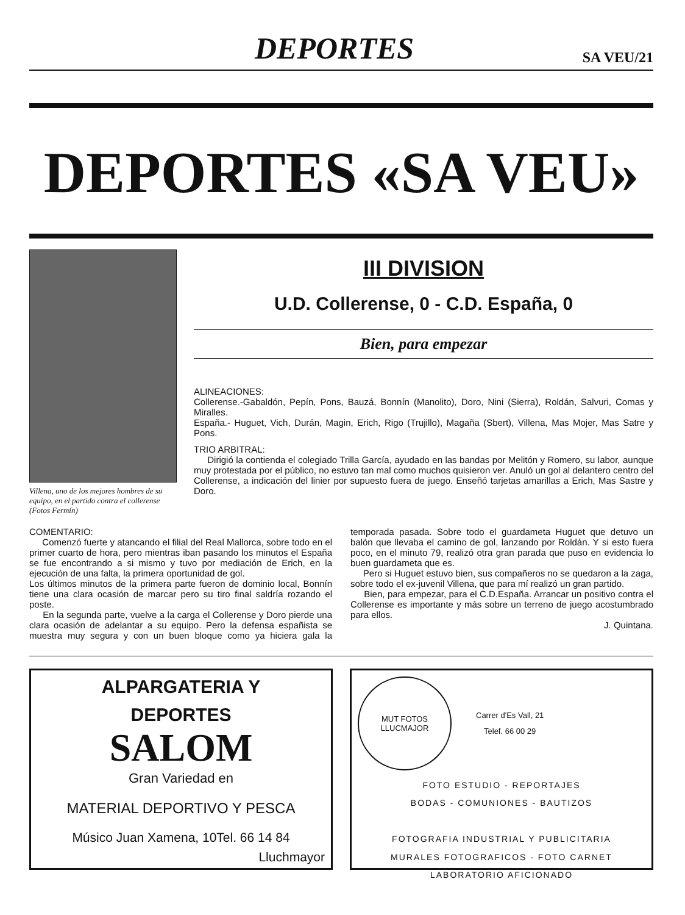DEPORTES
SA VEU/21
DEPORTES «SA VEU»
Villena, uno de los mejores hombres de su equipo, en el partido contra el collerense (Fotos Fermín)
III DIVISION
U.D. Collerense, 0 - C.D. España, 0
Bien, para empezar
ALINEACIONES:
Collerense.-Gabaldón, Pepín, Pons, Bauzá, Bonnín (Manolito), Doro, Nini (Sierra), Roldán, Salvuri, Comas y Miralles.
España.- Huguet, Vich, Durán, Magin, Erich, Rigo (Trujillo), Magaña (Sbert), Villena, Mas Mojer, Mas Satre y Pons.
TRIO ARBITRAL:
Dirigió la contienda el colegiado Trilla García, ayudado en las bandas por Melitón y Romero, su labor, aunque muy protestada por el público, no estuvo tan mal como muchos quisieron ver. Anuló un gol al delantero centro del Collerense, a indicación del linier por supuesto fuera de juego. Enseñó tarjetas amarillas a Erich, Mas Sastre y Doro.
COMENTARIO:
Comenzó fuerte y atancando el filial del Real Mallorca, sobre todo en el primer cuarto de hora, pero mientras iban pasando los minutos el España se fue encontrando a si mismo y tuvo por mediación de Erich, en la ejecución de una falta, la primera oportunidad de gol.
Los últimos minutos de la primera parte fueron de dominio local, Bonnín tiene una clara ocasión de marcar pero su tiro final saldría rozando el poste.
En la segunda parte, vuelve a la carga el Collerense y Doro pierde una clara ocasión de adelantar a su equipo. Pero la defensa españista se muestra muy segura y con un buen bloque como ya hiciera gala la temporada pasada. Sobre todo el guardameta Huguet que detuvo un balón que llevaba el camino de gol, lanzando por Roldán. Y si esto fuera poco, en el minuto 79, realizó otra gran parada que puso en evidencia lo buen guardameta que es.
Pero si Huguet estuvo bien, sus compañeros no se quedaron a la zaga, sobre todo el ex-juvenil Villena, que para mí realizó un gran partido.
Bien, para empezar, para el C.D.España. Arrancar un positivo contra el Collerense es importante y más sobre un terreno de juego acostumbrado para ellos.
J. Quintana.
ALPARGATERIA Y
DEPORTES
SALOM
Gran Variedad en
MATERIAL DEPORTIVO Y PESCA
Músico Juan Xamena, 10Tel. 66 14 84
Lluchmayor
MUT FOTOS
LLUCMAJOR
Carrer d'Es Vall, 21
Telef. 66 00 29
FOTO ESTUDIO - REPORTAJES
BODAS - COMUNIONES - BAUTIZOS
FOTOGRAFIA INDUSTRIAL Y PUBLICITARIA
MURALES FOTOGRAFICOS - FOTO CARNET
LABORATORIO AFICIONADO